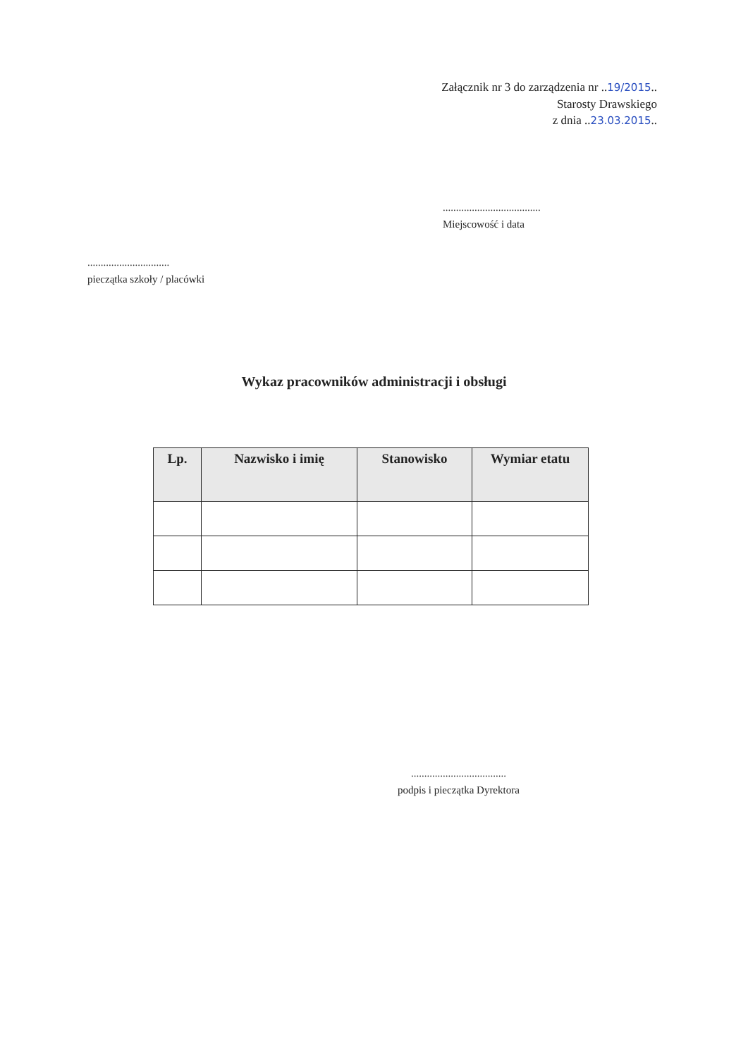Załącznik nr 3 do zarządzenia nr ..19/2015..
Starosty Drawskiego
z dnia ..23.03.2015..
.....................................
Miejscowość i data
...............................
pieczątka szkoły / placówki
Wykaz pracowników administracji i obsługi
| Lp. | Nazwisko i imię | Stanowisko | Wymiar etatu |
| --- | --- | --- | --- |
....................................
podpis i pieczątka Dyrektora